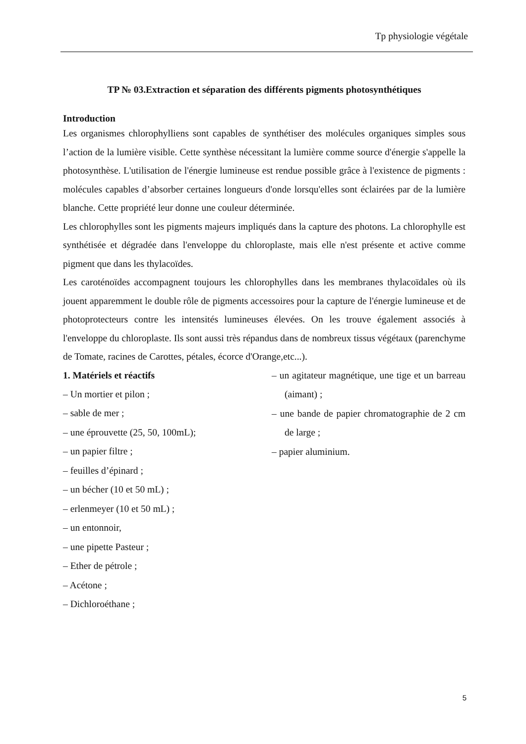Tp physiologie végétale
TP № 03.Extraction et séparation des différents pigments photosynthétiques
Introduction
Les organismes chlorophylliens sont capables de synthétiser des molécules organiques simples sous l’action de la lumière visible. Cette synthèse nécessitant la lumière comme source d'énergie s'appelle la photosynthèse. L'utilisation de l'énergie lumineuse est rendue possible grâce à l'existence de pigments : molécules capables d’absorber certaines longueurs d'onde lorsqu'elles sont éclairées par de la lumière blanche. Cette propriété leur donne une couleur déterminée.
Les chlorophylles sont les pigments majeurs impliqués dans la capture des photons. La chlorophylle est synthétisée et dégradée dans l'enveloppe du chloroplaste, mais elle n'est présente et active comme pigment que dans les thylacoïdes.
Les caroténoïdes accompagnent toujours les chlorophylles dans les membranes thylacoïdales où ils jouent apparemment le double rôle de pigments accessoires pour la capture de l'énergie lumineuse et de photoprotecteurs contre les intensités lumineuses élevées. On les trouve également associés à l'enveloppe du chloroplaste. Ils sont aussi très répandus dans de nombreux tissus végétaux (parenchyme de Tomate, racines de Carottes, pétales, écorce d'Orange,etc...).
1. Matériels et réactifs
– Un mortier et pilon ;
– sable de mer ;
– une éprouvette (25, 50, 100mL);
– un papier filtre ;
– feuilles d’épinard ;
– un bécher (10 et 50 mL) ;
– erlenmeyer (10 et 50 mL) ;
– un entonnoir,
– une pipette Pasteur ;
– Ether de pétrole ;
– Acétone ;
– Dichloroéthane ;
– un agitateur magnétique, une tige et un barreau (aimant) ;
– une bande de papier chromatographie de 2 cm de large ;
– papier aluminium.
5